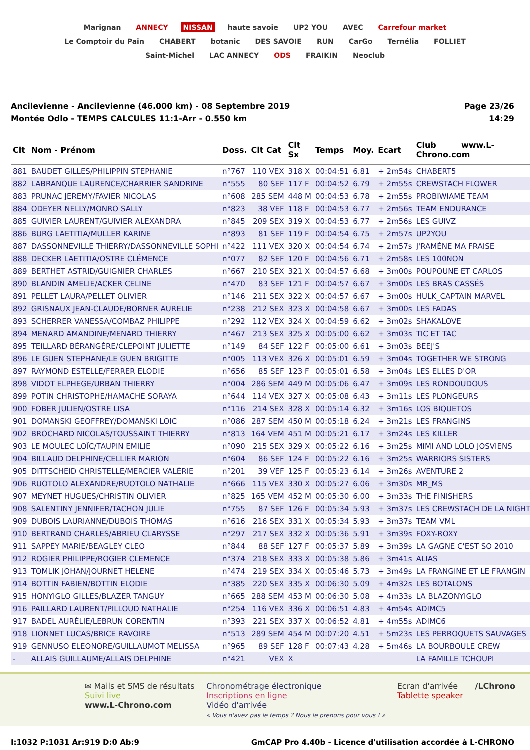Marignan ANNECY NISSAN haute savoie UP2 YOU AVEC Carrefour market Le Comptoir du Pain CHABERT botanic DES SAVOIE RUN CarGo Ternélia FOLLIET Saint-Michel LAC ANNECY ODS FRAIKIN Neoclub
Ancilevienne - Ancilevienne (46.000 km) - 08 Septembre 2019
Montée Odlo - TEMPS CALCULES 11:1-Arr - 0.550 km
Page 23/26
14:29
| Clt | Nom - Prénom | Doss. | Clt Cat | Clt Sx | Temps | Moy. | Ecart | Club www.L-Chrono.com |
| --- | --- | --- | --- | --- | --- | --- | --- | --- |
| 881 | BAUDET GILLES/PHILIPPIN STEPHANIE | n°767 | 110 VEX | 318 X | 00:04:51 | 6.81 | + 2m54s | CHABERT5 |
| 882 | LABRANQUE LAURENCE/CHARRIER SANDRINE | n°555 | 80 SEF | 117 F | 00:04:52 | 6.79 | + 2m55s | CREWSTACH FLOWER |
| 883 | PRUNAC JEREMY/FAVIER NICOLAS | n°608 | 285 SEM | 448 M | 00:04:53 | 6.78 | + 2m55s | PROBIWIAME TEAM |
| 884 | ODEYER NELLY/MONRO SALLY | n°823 | 38 VEF | 118 F | 00:04:53 | 6.77 | + 2m56s | TEAM ENDURANCE |
| 885 | GUIVIER LAURENT/GUIVIER ALEXANDRA | n°845 | 209 SEX | 319 X | 00:04:53 | 6.77 | + 2m56s | LES GUIVZ |
| 886 | BURG LAETITIA/MULLER KARINE | n°893 | 81 SEF | 119 F | 00:04:54 | 6.75 | + 2m57s | UP2YOU |
| 887 | DASSONNEVILLE THIERRY/DASSONNEVILLE SOPHI | n°422 | 111 VEX | 320 X | 00:04:54 | 6.74 | + 2m57s | J'RAMÈNE MA FRAISE |
| 888 | DECKER LAETITIA/OSTRE CLÉMENCE | n°077 | 82 SEF | 120 F | 00:04:56 | 6.71 | + 2m58s | LES 100NON |
| 889 | BERTHET ASTRID/GUIGNIER CHARLES | n°667 | 210 SEX | 321 X | 00:04:57 | 6.68 | + 3m00s | POUPOUNE ET CARLOS |
| 890 | BLANDIN AMELIE/ACKER CELINE | n°470 | 83 SEF | 121 F | 00:04:57 | 6.67 | + 3m00s | LES BRAS CASSÉS |
| 891 | PELLET LAURA/PELLET OLIVIER | n°146 | 211 SEX | 322 X | 00:04:57 | 6.67 | + 3m00s | HULK_CAPTAIN MARVEL |
| 892 | GRISNAUX JEAN-CLAUDE/BORNER AURELIE | n°238 | 212 SEX | 323 X | 00:04:58 | 6.67 | + 3m00s | LES FADAS |
| 893 | SCHERRER VANESSA/COMBAZ PHILIPPE | n°292 | 112 VEX | 324 X | 00:04:59 | 6.62 | + 3m02s | SHAKALOVE |
| 894 | MENARD AMANDINE/MENARD THIERRY | n°467 | 213 SEX | 325 X | 00:05:00 | 6.62 | + 3m03s | TIC ET TAC |
| 895 | TEILLARD BÉRANGÈRE/CLEPOINT JULIETTE | n°149 | 84 SEF | 122 F | 00:05:00 | 6.61 | + 3m03s | BEEJ'S |
| 896 | LE GUEN STEPHANE/LE GUEN BRIGITTE | n°005 | 113 VEX | 326 X | 00:05:01 | 6.59 | + 3m04s | TOGETHER WE STRONG |
| 897 | RAYMOND ESTELLE/FERRER ELODIE | n°656 | 85 SEF | 123 F | 00:05:01 | 6.58 | + 3m04s | LES ELLES D'OR |
| 898 | VIDOT ELPHEGE/URBAN THIERRY | n°004 | 286 SEM | 449 M | 00:05:06 | 6.47 | + 3m09s | LES RONDOUDOUS |
| 899 | POTIN CHRISTOPHE/HAMACHE SORAYA | n°644 | 114 VEX | 327 X | 00:05:08 | 6.43 | + 3m11s | LES PLONGEURS |
| 900 | FOBER JULIEN/OSTRE LISA | n°116 | 214 SEX | 328 X | 00:05:14 | 6.32 | + 3m16s | LOS BIQUETOS |
| 901 | DOMANSKI GEOFFREY/DOMANSKI LOIC | n°086 | 287 SEM | 450 M | 00:05:18 | 6.24 | + 3m21s | LES FRANGINS |
| 902 | BROCHARD NICOLAS/TOUSSAINT THIERRY | n°813 | 164 VEM | 451 M | 00:05:21 | 6.17 | + 3m24s | LES KILLER |
| 903 | LE MOULEC LOÏC/TAUPIN EMILIE | n°090 | 215 SEX | 329 X | 00:05:22 | 6.16 | + 3m25s | MIMI AND LOLO JOSVIENS |
| 904 | BILLAUD DELPHINE/CELLIER MARION | n°604 | 86 SEF | 124 F | 00:05:22 | 6.16 | + 3m25s | WARRIORS SISTERS |
| 905 | DITTSCHEID CHRISTELLE/MERCIER VALÉRIE | n°201 | 39 VEF | 125 F | 00:05:23 | 6.14 | + 3m26s | AVENTURE 2 |
| 906 | RUOTOLO ALEXANDRE/RUOTOLO NATHALIE | n°666 | 115 VEX | 330 X | 00:05:27 | 6.06 | + 3m30s | MR_MS |
| 907 | MEYNET HUGUES/CHRISTIN OLIVIER | n°825 | 165 VEM | 452 M | 00:05:30 | 6.00 | + 3m33s | THE FINISHERS |
| 908 | SALENTINY JENNIFER/TACHON JULIE | n°755 | 87 SEF | 126 F | 00:05:34 | 5.93 | + 3m37s | LES CREWSTACH DE LA NIGHT |
| 909 | DUBOIS LAURIANNE/DUBOIS THOMAS | n°616 | 216 SEX | 331 X | 00:05:34 | 5.93 | + 3m37s | TEAM VML |
| 910 | BERTRAND CHARLES/ABRIEU CLARYSSE | n°297 | 217 SEX | 332 X | 00:05:36 | 5.91 | + 3m39s | FOXY-ROXY |
| 911 | SAPPEY MARIE/BEAGLEY CLEO | n°844 | 88 SEF | 127 F | 00:05:37 | 5.89 | + 3m39s | LA GAGNE C'EST SO 2010 |
| 912 | ROGIER PHILIPPE/ROGIER CLEMENCE | n°374 | 218 SEX | 333 X | 00:05:38 | 5.86 | + 3m41s | ALIAS |
| 913 | TOMLIK JOHAN/JOURNET HELENE | n°474 | 219 SEX | 334 X | 00:05:46 | 5.73 | + 3m49s | LA FRANGINE ET LE FRANGIN |
| 914 | BOTTIN FABIEN/BOTTIN ELODIE | n°385 | 220 SEX | 335 X | 00:06:30 | 5.09 | + 4m32s | LES BOTALONS |
| 915 | HONYIGLO GILLES/BLAZER TANGUY | n°665 | 288 SEM | 453 M | 00:06:30 | 5.08 | + 4m33s | LA BLAZONYIGLO |
| 916 | PAILLARD LAURENT/PILLOUD NATHALIE | n°254 | 116 VEX | 336 X | 00:06:51 | 4.83 | + 4m54s | ADIMC5 |
| 917 | BADEL AURÉLIE/LEBRUN CORENTIN | n°393 | 221 SEX | 337 X | 00:06:52 | 4.81 | + 4m55s | ADIMC6 |
| 918 | LIONNET LUCAS/BRICE RAVOIRE | n°513 | 289 SEM | 454 M | 00:07:20 | 4.51 | + 5m23s | LES PERROQUETS SAUVAGES |
| 919 | GENNUSO ELEONORE/GUILLAUMOT MELISSA | n°965 | 89 SEF | 128 F | 00:07:43 | 4.28 | + 5m46s | LA BOURBOULE CREW |
| - | ALLAIS GUILLAUME/ALLAIS DELPHINE | n°421 | VEX | X | | | | LA FAMILLE TCHOUPI |
✉ Mails et SMS de résultats
Suivi live
www.L-Chrono.com
Chronométrage électronique
Inscriptions en ligne
Vidéo d'arrivée
« Vous n'avez pas le temps ? Nous le prenons pour vous ! »
Ecran d'arrivée
Tablette speaker
/LChrono
I:1032 P:1031 Ar:919 D:0 Ab:9 GmCAP Pro 4.40b - Licence d'utilisation accordée à L-CHRONO